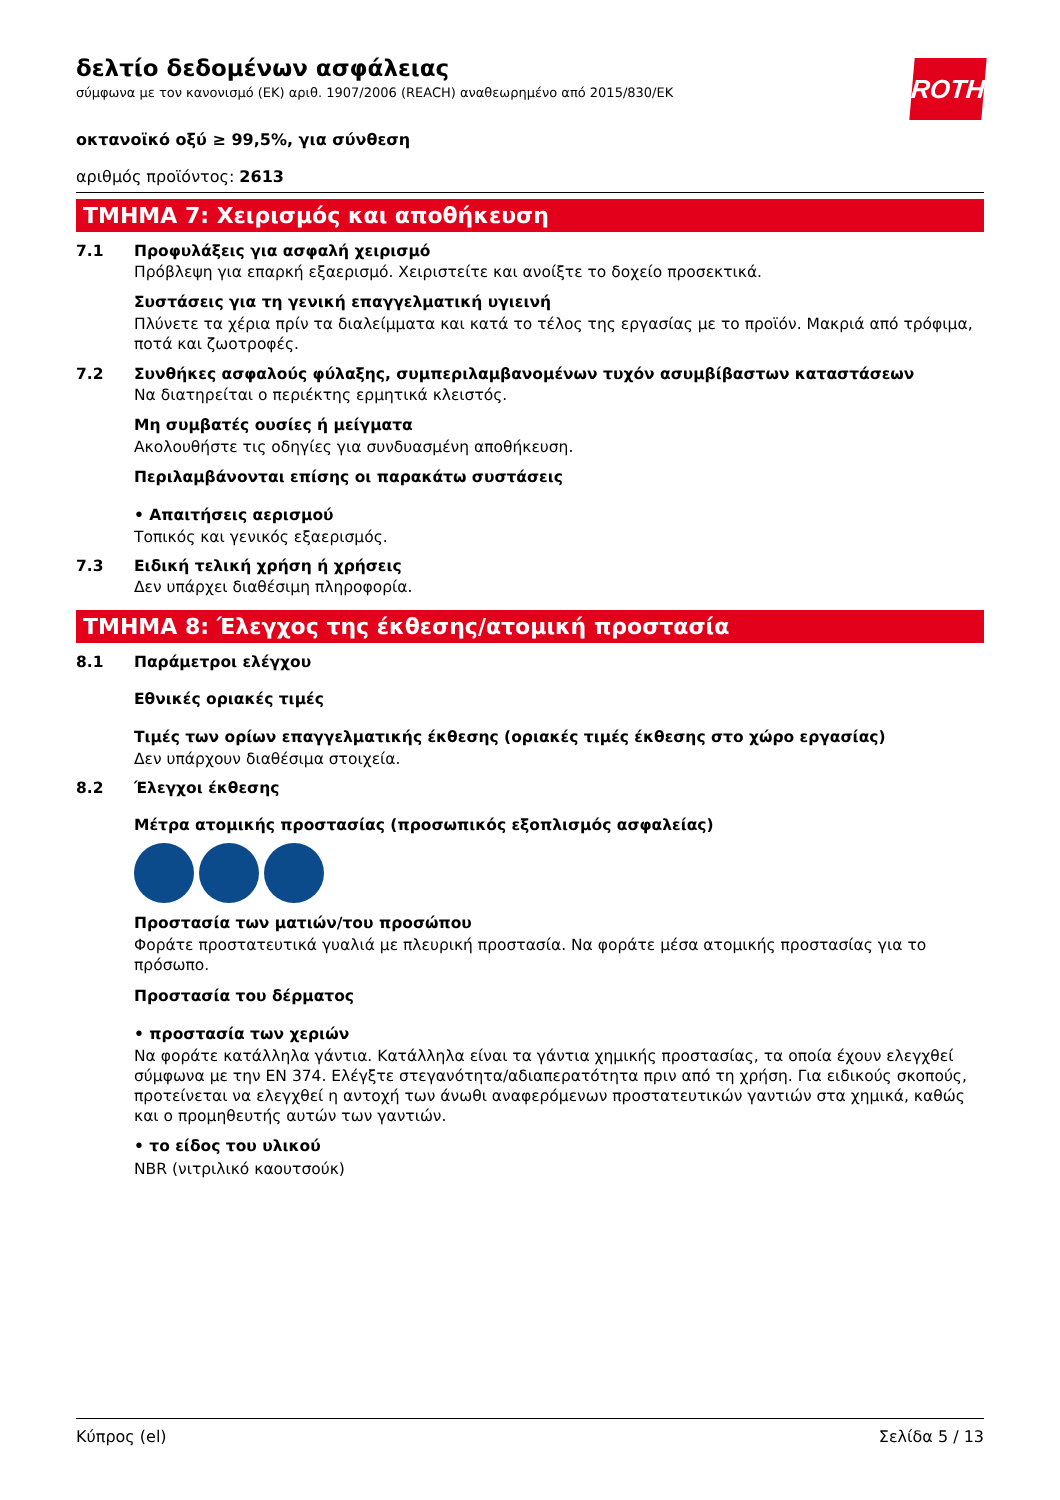ROTH
δελτίο δεδομένων ασφάλειας
σύμφωνα με τον κανονισμό (ΕΚ) αριθ. 1907/2006 (REACH) αναθεωρημένο από 2015/830/ΕΚ
οκτανοϊκό οξύ ≥ 99,5%, για σύνθεση
αριθμός προϊόντος: 2613
ΤΜΗΜΑ 7: Χειρισμός και αποθήκευση
7.1 Προφυλάξεις για ασφαλή χειρισμό
Πρόβλεψη για επαρκή εξαερισμό. Χειριστείτε και ανοίξτε το δοχείο προσεκτικά.
Συστάσεις για τη γενική επαγγελματική υγιεινή
Πλύνετε τα χέρια πρίν τα διαλείμματα και κατά το τέλος της εργασίας με το προϊόν. Μακριά από τρόφιμα, ποτά και ζωοτροφές.
7.2 Συνθήκες ασφαλούς φύλαξης, συμπεριλαμβανομένων τυχόν ασυμβίβαστων καταστάσεων
Να διατηρείται ο περιέκτης ερμητικά κλειστός.
Μη συμβατές ουσίες ή μείγματα
Ακολουθήστε τις οδηγίες για συνδυασμένη αποθήκευση.
Περιλαμβάνονται επίσης οι παρακάτω συστάσεις
• Απαιτήσεις αερισμού
Τοπικός και γενικός εξαερισμός.
7.3 Ειδική τελική χρήση ή χρήσεις
Δεν υπάρχει διαθέσιμη πληροφορία.
ΤΜΗΜΑ 8: Έλεγχος της έκθεσης/ατομική προστασία
8.1 Παράμετροι ελέγχου
Εθνικές οριακές τιμές
Τιμές των ορίων επαγγελματικής έκθεσης (οριακές τιμές έκθεσης στο χώρο εργασίας)
Δεν υπάρχουν διαθέσιμα στοιχεία.
8.2 Έλεγχοι έκθεσης
Μέτρα ατομικής προστασίας (προσωπικός εξοπλισμός ασφαλείας)
Προστασία των ματιών/του προσώπου
Φοράτε προστατευτικά γυαλιά με πλευρική προστασία. Να φοράτε μέσα ατομικής προστασίας για το πρόσωπο.
Προστασία του δέρματος
• προστασία των χεριών
Να φοράτε κατάλληλα γάντια. Κατάλληλα είναι τα γάντια χημικής προστασίας, τα οποία έχουν ελεγχθεί σύμφωνα με την EN 374. Ελέγξτε στεγανότητα/αδιαπερατότητα πριν από τη χρήση. Για ειδικούς σκοπούς, προτείνεται να ελεγχθεί η αντοχή των άνωθι αναφερόμενων προστατευτικών γαντιών στα χημικά, καθώς και ο προμηθευτής αυτών των γαντιών.
• το είδος του υλικού
NBR (νιτριλικό καουτσούκ)
Κύπρος (el) Σελίδα 5 / 13